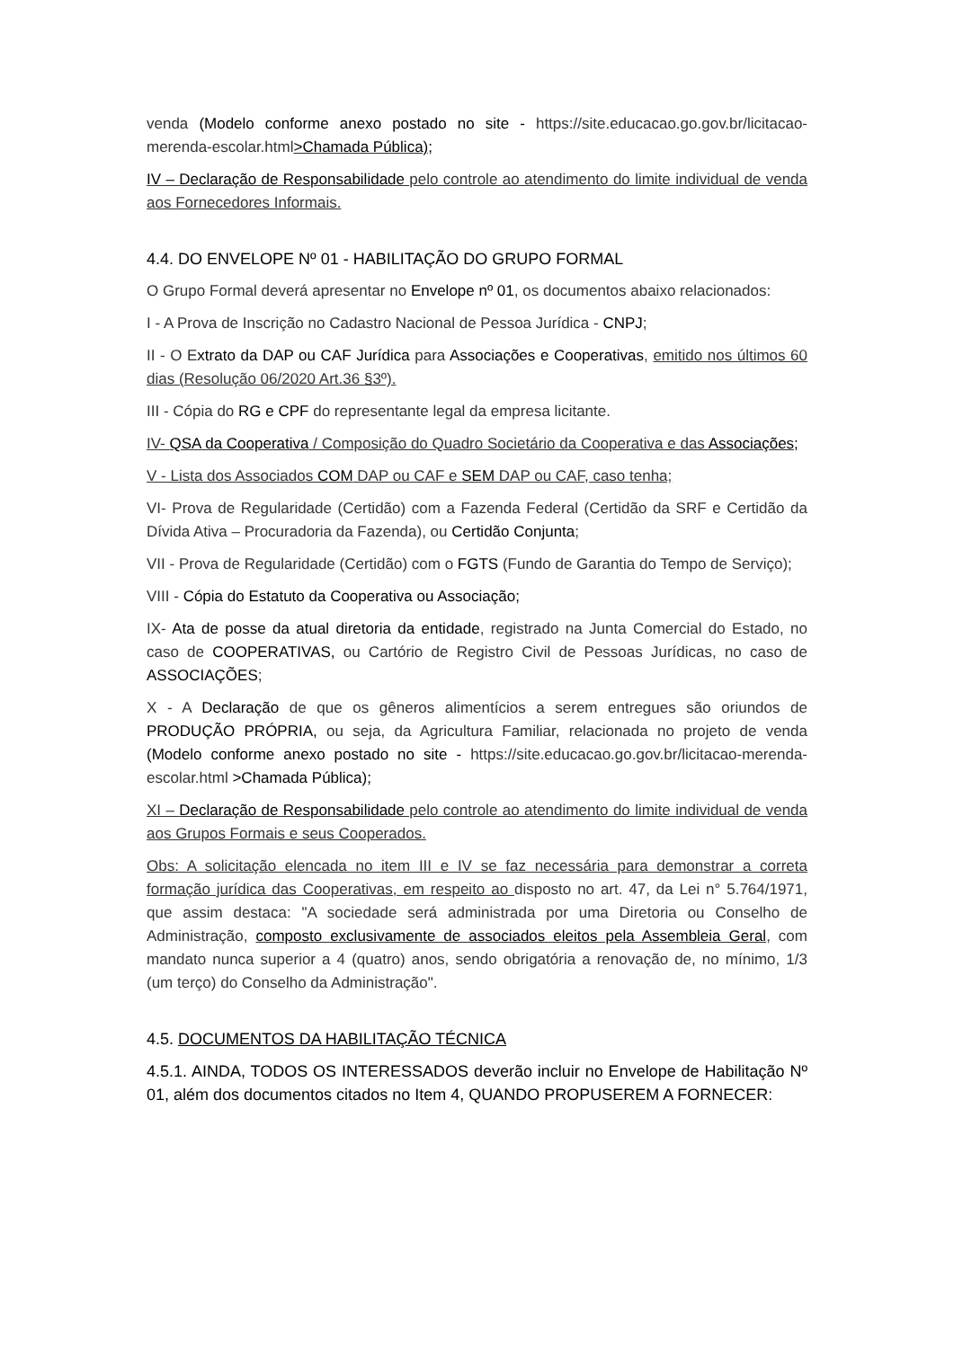venda (Modelo conforme anexo postado no site - https://site.educacao.go.gov.br/licitacao-merenda-escolar.html>Chamada Pública);
IV – Declaração de Responsabilidade pelo controle ao atendimento do limite individual de venda aos Fornecedores Informais.
4.4. DO ENVELOPE Nº 01 - HABILITAÇÃO DO GRUPO FORMAL
O Grupo Formal deverá apresentar no Envelope nº 01, os documentos abaixo relacionados:
I - A Prova de Inscrição no Cadastro Nacional de Pessoa Jurídica - CNPJ;
II - O Extrato da DAP ou CAF Jurídica para Associações e Cooperativas, emitido nos últimos 60 dias (Resolução 06/2020 Art.36 §3º).
III - Cópia do RG e CPF do representante legal da empresa licitante.
IV- QSA da Cooperativa / Composição do Quadro Societário da Cooperativa e das Associações;
V - Lista dos Associados COM DAP ou CAF e SEM DAP ou CAF, caso tenha;
VI- Prova de Regularidade (Certidão) com a Fazenda Federal (Certidão da SRF e Certidão da Dívida Ativa – Procuradoria da Fazenda), ou Certidão Conjunta;
VII - Prova de Regularidade (Certidão) com o FGTS (Fundo de Garantia do Tempo de Serviço);
VIII - Cópia do Estatuto da Cooperativa ou Associação;
IX- Ata de posse da atual diretoria da entidade, registrado na Junta Comercial do Estado, no caso de COOPERATIVAS, ou Cartório de Registro Civil de Pessoas Jurídicas, no caso de ASSOCIAÇÕES;
X - A Declaração de que os gêneros alimentícios a serem entregues são oriundos de PRODUÇÃO PRÓPRIA, ou seja, da Agricultura Familiar, relacionada no projeto de venda (Modelo conforme anexo postado no site - https://site.educacao.go.gov.br/licitacao-merenda-escolar.html >Chamada Pública);
XI – Declaração de Responsabilidade pelo controle ao atendimento do limite individual de venda aos Grupos Formais e seus Cooperados.
Obs: A solicitação elencada no item III e IV se faz necessária para demonstrar a correta formação jurídica das Cooperativas, em respeito ao disposto no art. 47, da Lei n° 5.764/1971, que assim destaca: "A sociedade será administrada por uma Diretoria ou Conselho de Administração, composto exclusivamente de associados eleitos pela Assembleia Geral, com mandato nunca superior a 4 (quatro) anos, sendo obrigatória a renovação de, no mínimo, 1/3 (um terço) do Conselho da Administração".
4.5. DOCUMENTOS DA HABILITAÇÃO TÉCNICA
4.5.1. AINDA, TODOS OS INTERESSADOS deverão incluir no Envelope de Habilitação Nº 01, além dos documentos citados no Item 4, QUANDO PROPUSEREM A FORNECER: